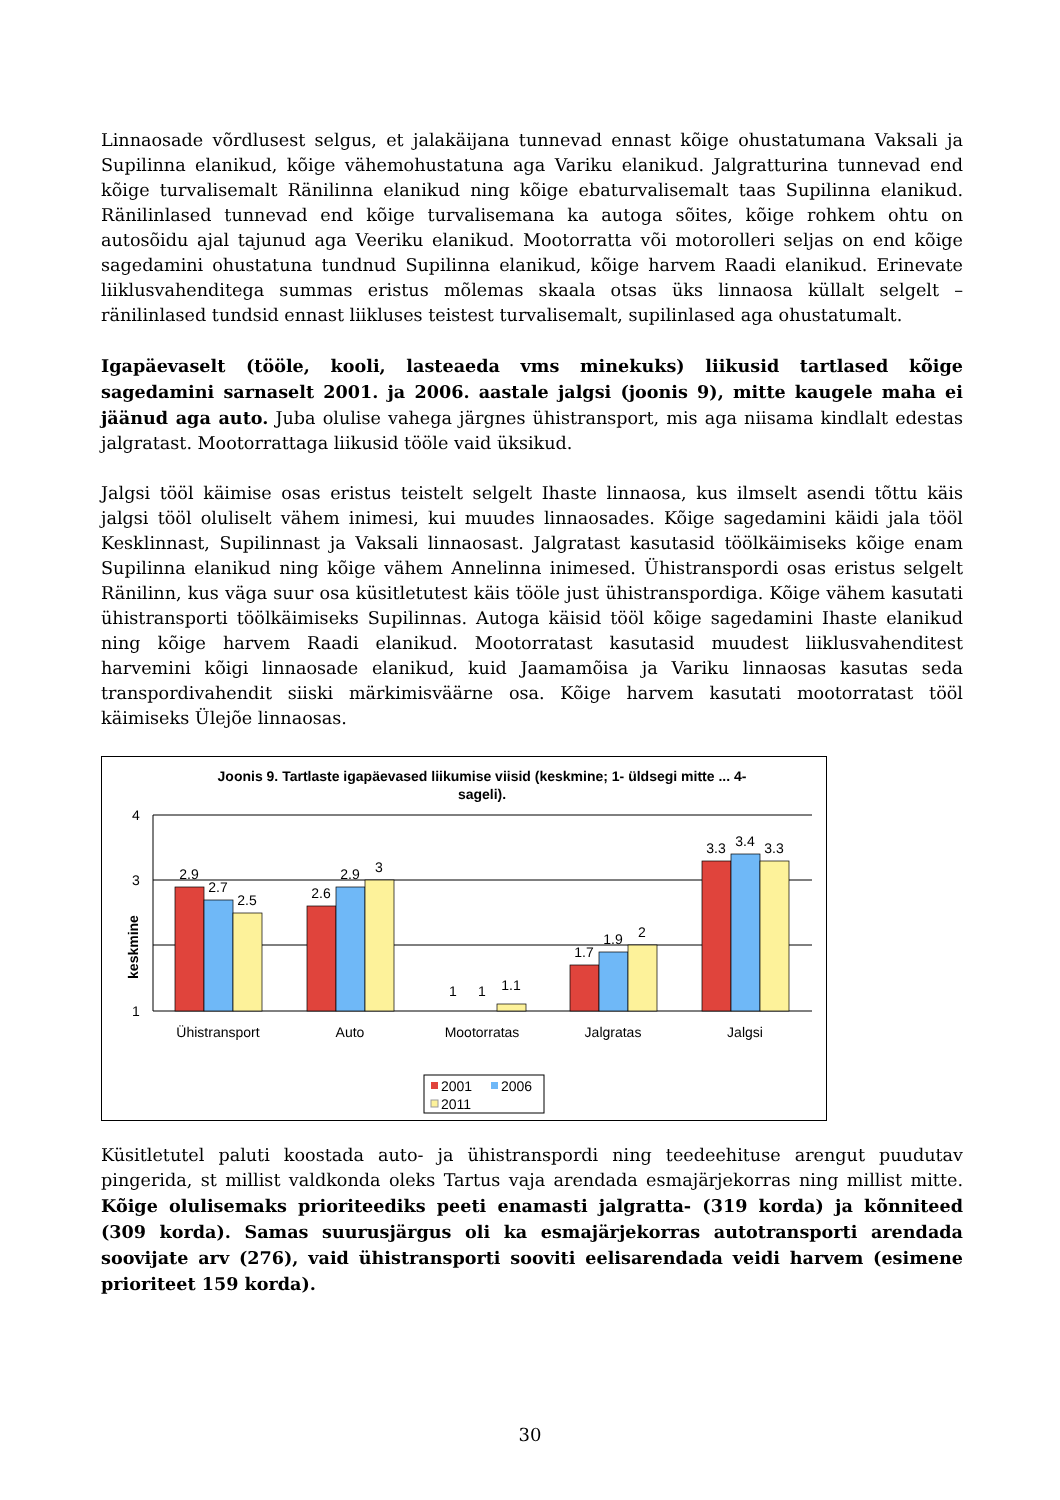Linnaosade võrdlusest selgus, et jalakäijana tunnevad ennast kõige ohustatumana Vaksali ja Supilinna elanikud, kõige vähemohustatuna aga Variku elanikud. Jalgratturina tunnevad end kõige turvalisemalt Ränilinna elanikud ning kõige ebaturvalisemalt taas Supilinna elanikud. Ränilinlased tunnevad end kõige turvalisemana ka autoga sõites, kõige rohkem ohtu on autosõidu ajal tajunud aga Veeriku elanikud. Mootorratta või motorolleri seljas on end kõige sagedamini ohustatuna tundnud Supilinna elanikud, kõige harvem Raadi elanikud. Erinevate liiklusvahenditega summas eristus mõlemas skaala otsas üks linnaosa küllalt selgelt – ränilinlased tundsid ennast liikluses teistest turvalisemalt, supilinlased aga ohustatumalt.
Igapäevaselt (tööle, kooli, lasteaeda vms minekuks) liikusid tartlased kõige sagedamini sarnaselt 2001. ja 2006. aastale jalgsi (joonis 9), mitte kaugele maha ei jäänud aga auto. Juba olulise vahega järgnes ühistransport, mis aga niisama kindlalt edestas jalgratast. Mootorrattaga liikusid tööle vaid üksikud.
Jalgsi tööl käimise osas eristus teistelt selgelt Ihaste linnaosa, kus ilmselt asendi tõttu käis jalgsi tööl oluliselt vähem inimesi, kui muudes linnaosades. Kõige sagedamini käidi jala tööl Kesklinnast, Supilinnast ja Vaksali linnaosast. Jalgratast kasutasid töölkäimiseks kõige enam Supilinna elanikud ning kõige vähem Annelinna inimesed. Ühistranspordi osas eristus selgelt Ränilinn, kus väga suur osa küsitletutest käis tööle just ühistranspordiga. Kõige vähem kasutati ühistransporti töölkäimiseks Supilinnas. Autoga käisid tööl kõige sagedamini Ihaste elanikud ning kõige harvem Raadi elanikud. Mootorratast kasutasid muudest liiklusvahenditest harvemini kõigi linnaosade elanikud, kuid Jaamamõisa ja Variku linnaosas kasutas seda transpordivahendit siiski märkimisväärne osa. Kõige harvem kasutati mootorratast tööl käimiseks Ülejõe linnaosas.
Joonis 9. Tartlaste igapäevased liikumise viisid (keskmine; 1- üldsegi mitte ... 4-
sageli).
4
3
1
keskmine
2.9
2.7
2.5
2.6
2.9
3
1
1
1.1
1.7
1.9
2
3.3
3.4
3.3
Ühistransport
Auto
Mootorratas
Jalgratas
Jalgsi
2001
2006
2011
Küsitletutel paluti koostada auto- ja ühistranspordi ning teedeehituse arengut puudutav pingerida, st millist valdkonda oleks Tartus vaja arendada esmajärjekorras ning millist mitte. Kõige olulisemaks prioriteediks peeti enamasti jalgratta- (319 korda) ja kõnniteed (309 korda). Samas suurusjärgus oli ka esmajärjekorras autotransporti arendada soovijate arv (276), vaid ühistransporti sooviti eelisarendada veidi harvem (esimene prioriteet 159 korda).
30